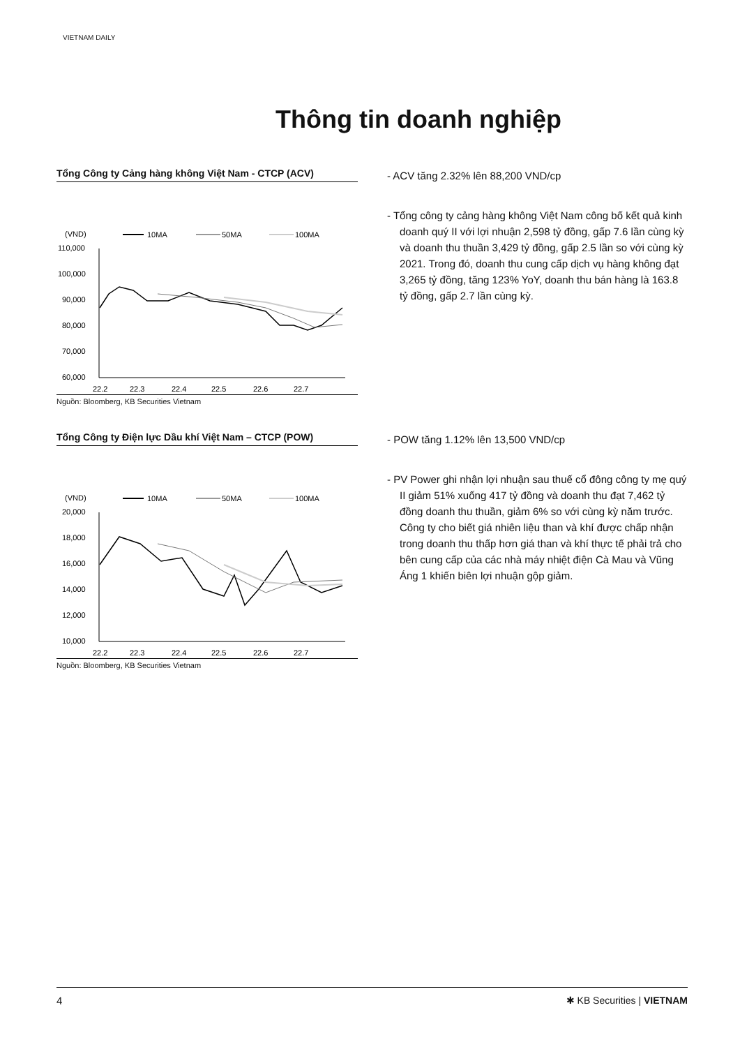VIETNAM DAILY
Thông tin doanh nghiệp
Tổng Công ty Cảng hàng không Việt Nam - CTCP (ACV)
(VND)
10MA
50MA
100MA
110,000
100,000
90,000
80,000
70,000
60,000
22.2
22.3
22.4
22.5
22.6
22.7
Nguồn: Bloomberg, KB Securities Vietnam
- ACV tăng 2.32% lên 88,200 VND/cp
- Tổng công ty cảng hàng không Việt Nam công bố kết quả kinh doanh quý II với lợi nhuận 2,598 tỷ đồng, gấp 7.6 lần cùng kỳ và doanh thu thuần 3,429 tỷ đồng, gấp 2.5 lần so với cùng kỳ 2021. Trong đó, doanh thu cung cấp dịch vụ hàng không đạt 3,265 tỷ đồng, tăng 123% YoY, doanh thu bán hàng là 163.8 tỷ đồng, gấp 2.7 lần cùng kỳ.
Tổng Công ty Điện lực Dầu khí Việt Nam – CTCP (POW)
(VND)
10MA
50MA
100MA
20,000
18,000
16,000
14,000
12,000
10,000
22.2
22.3
22.4
22.5
22.6
22.7
Nguồn: Bloomberg, KB Securities Vietnam
- POW tăng 1.12% lên 13,500 VND/cp
- PV Power ghi nhận lợi nhuận sau thuế cổ đông công ty mẹ quý II giảm 51% xuống 417 tỷ đồng và doanh thu đạt 7,462 tỷ đồng doanh thu thuần, giảm 6% so với cùng kỳ năm trước. Công ty cho biết giá nhiên liệu than và khí được chấp nhận trong doanh thu thấp hơn giá than và khí thực tế phải trả cho bên cung cấp của các nhà máy nhiệt điện Cà Mau và Vũng Áng 1 khiến biên lợi nhuận gộp giảm.
4 ✱ KB Securities | VIETNAM